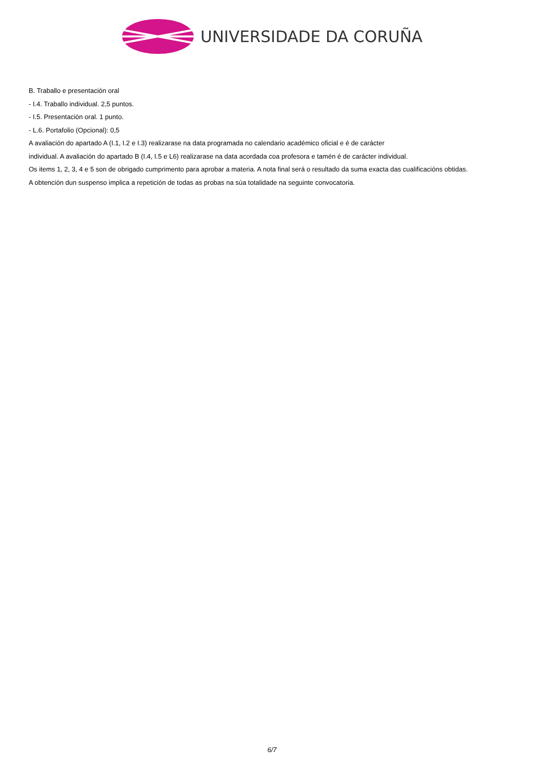UNIVERSIDADE DA CORUÑA
B. Traballo e presentación oral
- I.4. Traballo individual. 2,5 puntos.
- I.5. Presentación oral. 1 punto.
- L.6. Portafolio (Opcional): 0,5
A avaliación do apartado A (I.1, I.2 e I.3) realizarase na data programada no calendario académico oficial e é de carácter
individual. A avaliación do apartado B (I.4, I.5 e L6) realizarase na data acordada coa profesora e tamén é de carácter individual.
Os items 1, 2, 3, 4 e 5 son de obrigado cumprimento para aprobar a materia. A nota final será o resultado da suma exacta das cualificacións obtidas.
A obtención dun suspenso implica a repetición de todas as probas na súa totalidade na seguinte convocatoria.
6/7